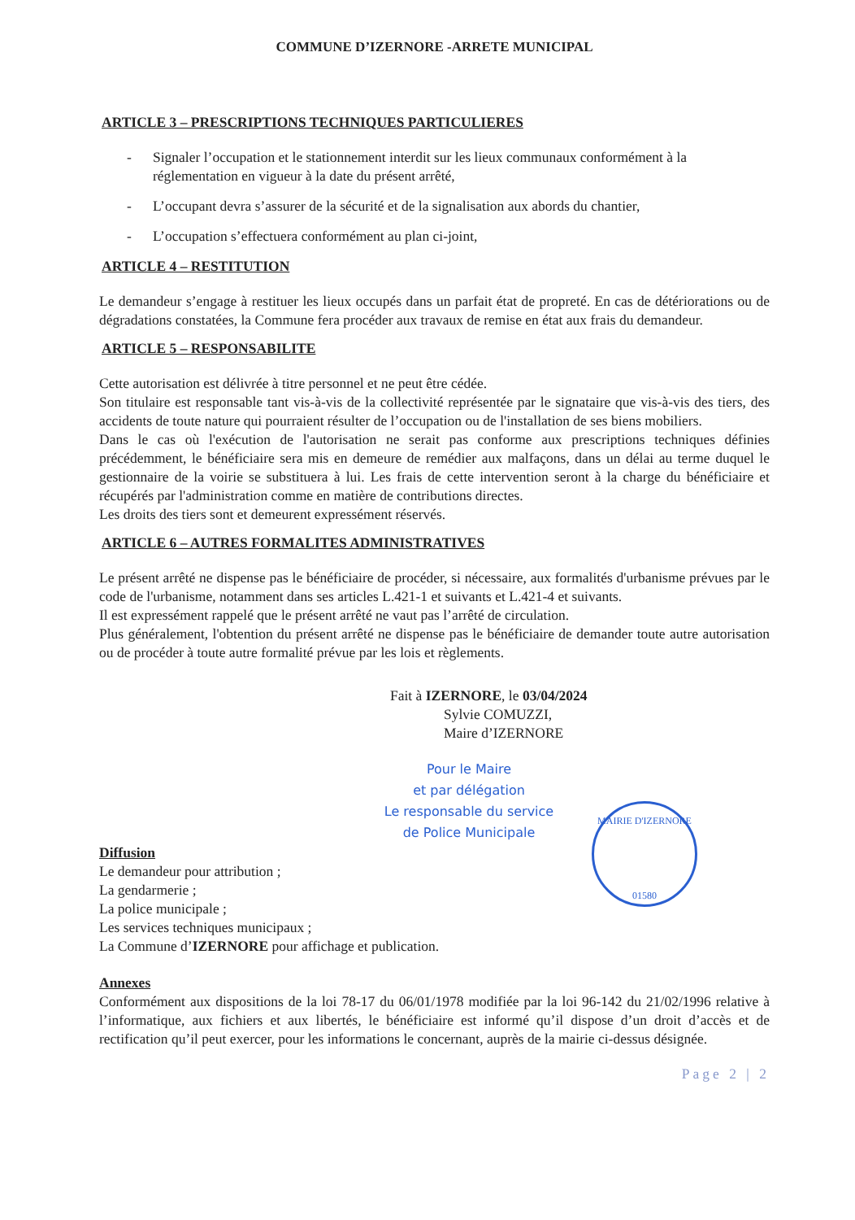COMMUNE D’IZERNORE -ARRETE MUNICIPAL
ARTICLE 3 – PRESCRIPTIONS TECHNIQUES PARTICULIERES
- Signaler l’occupation et le stationnement interdit sur les lieux communaux conformément à la réglementation en vigueur à la date du présent arrêté,
- L’occupant devra s’assurer de la sécurité et de la signalisation aux abords du chantier,
- L’occupation s’effectuera conformément au plan ci-joint,
ARTICLE 4 – RESTITUTION
Le demandeur s’engage à restituer les lieux occupés dans un parfait état de propreté. En cas de détériorations ou de dégradations constatées, la Commune fera procéder aux travaux de remise en état aux frais du demandeur.
ARTICLE 5 – RESPONSABILITE
Cette autorisation est délivrée à titre personnel et ne peut être cédée.
Son titulaire est responsable tant vis-à-vis de la collectivité représentée par le signataire que vis-à-vis des tiers, des accidents de toute nature qui pourraient résulter de l’occupation ou de l'installation de ses biens mobiliers.
Dans le cas où l'exécution de l'autorisation ne serait pas conforme aux prescriptions techniques définies précédemment, le bénéficiaire sera mis en demeure de remédier aux malfaçons, dans un délai au terme duquel le gestionnaire de la voirie se substituera à lui. Les frais de cette intervention seront à la charge du bénéficiaire et récupérés par l'administration comme en matière de contributions directes.
Les droits des tiers sont et demeurent expressément réservés.
ARTICLE 6 – AUTRES FORMALITES ADMINISTRATIVES
Le présent arrêté ne dispense pas le bénéficiaire de procéder, si nécessaire, aux formalités d'urbanisme prévues par le code de l'urbanisme, notamment dans ses articles L.421-1 et suivants et L.421-4 et suivants.
Il est expressément rappelé que le présent arrêté ne vaut pas l’arrêté de circulation.
Plus généralement, l'obtention du présent arrêté ne dispense pas le bénéficiaire de demander toute autre autorisation ou de procéder à toute autre formalité prévue par les lois et règlements.
Fait à IZERNORE, le 03/04/2024
Sylvie COMUZZI,
Maire d’IZERNORE
Pour le Maire
et par délégation
Le responsable du service
de Police Municipale
MAIRIE D'IZERNORE
01580
Diffusion
Le demandeur pour attribution ;
La gendarmerie ;
La police municipale ;
Les services techniques municipaux ;
La Commune d’IZERNORE pour affichage et publication.
Annexes
Conformément aux dispositions de la loi 78-17 du 06/01/1978 modifiée par la loi 96-142 du 21/02/1996 relative à l’informatique, aux fichiers et aux libertés, le bénéficiaire est informé qu’il dispose d’un droit d’accès et de rectification qu’il peut exercer, pour les informations le concernant, auprès de la mairie ci-dessus désignée.
Page 2 | 2